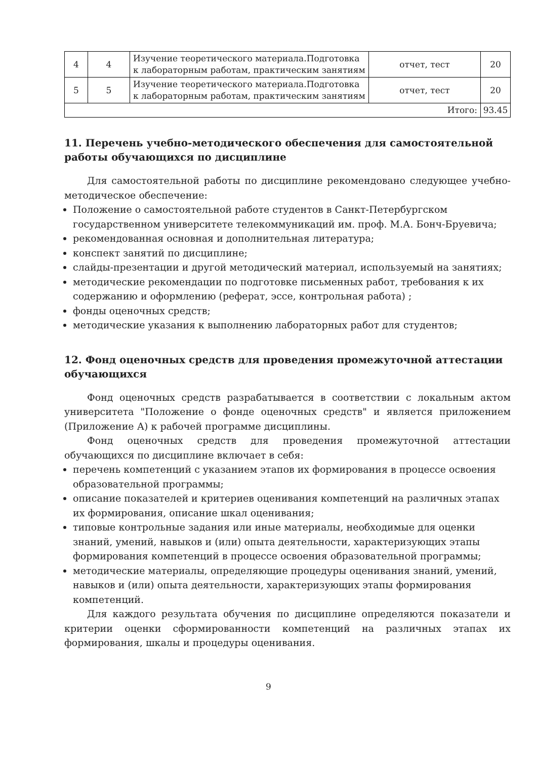| 4 | 4 | Изучение теоретического материала.Подготовка к лабораторным работам, практическим занятиям | отчет, тест | 20 |
| 5 | 5 | Изучение теоретического материала.Подготовка к лабораторным работам, практическим занятиям | отчет, тест | 20 |
| Итого: | | | | 93.45 |
11. Перечень учебно-методического обеспечения для самостоятельной работы обучающихся по дисциплине
Для самостоятельной работы по дисциплине рекомендовано следующее учебно-методическое обеспечение:
Положение о самостоятельной работе студентов в Санкт-Петербургском государственном университете телекоммуникаций им. проф. М.А. Бонч-Бруевича;
рекомендованная основная и дополнительная литература;
конспект занятий по дисциплине;
слайды-презентации и другой методический материал, используемый на занятиях;
методические рекомендации по подготовке письменных работ, требования к их содержанию и оформлению (реферат, эссе, контрольная работа) ;
фонды оценочных средств;
методические указания к выполнению лабораторных работ для студентов;
12. Фонд оценочных средств для проведения промежуточной аттестации обучающихся
Фонд оценочных средств разрабатывается в соответствии с локальным актом университета "Положение о фонде оценочных средств" и является приложением (Приложение А) к рабочей программе дисциплины.
Фонд оценочных средств для проведения промежуточной аттестации обучающихся по дисциплине включает в себя:
перечень компетенций с указанием этапов их формирования в процессе освоения образовательной программы;
описание показателей и критериев оценивания компетенций на различных этапах их формирования, описание шкал оценивания;
типовые контрольные задания или иные материалы, необходимые для оценки знаний, умений, навыков и (или) опыта деятельности, характеризующих этапы формирования компетенций в процессе освоения образовательной программы;
методические материалы, определяющие процедуры оценивания знаний, умений, навыков и (или) опыта деятельности, характеризующих этапы формирования компетенций.
Для каждого результата обучения по дисциплине определяются показатели и критерии оценки сформированности компетенций на различных этапах их формирования, шкалы и процедуры оценивания.
9